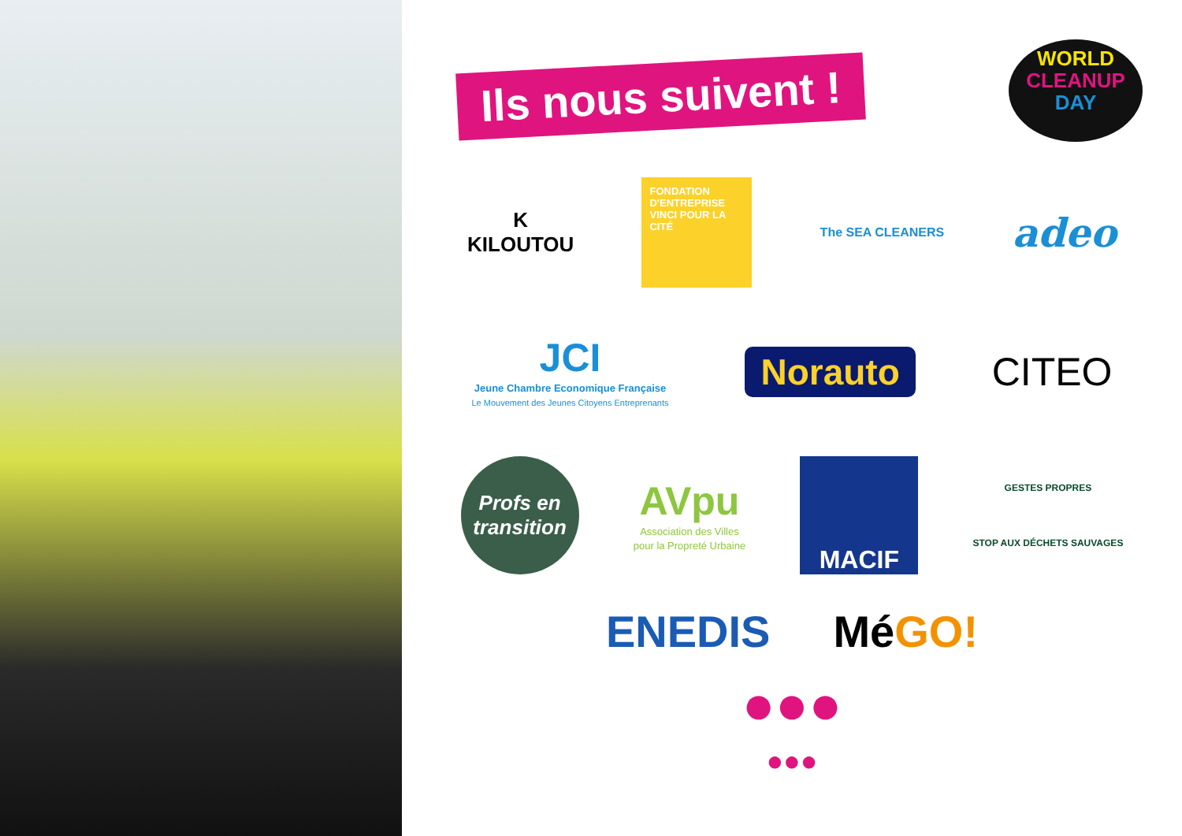Ils nous suivent !
WORLD
CLEANUP
DAY
K
KILOUTOU
FONDATION D'ENTREPRISE VINCI POUR LA CITÉ
The SEA CLEANERS
adeo
JCI
Jeune Chambre Economique Française
Le Mouvement des Jeunes Citoyens Entreprenants
Norauto
CITEO
Profs en transition
AVpu
Association des Villes
pour la Propreté Urbaine
MACIF
GESTES PROPRES
STOP AUX DÉCHETS SAUVAGES
ENEDIS MéGO!
●●●
●●●